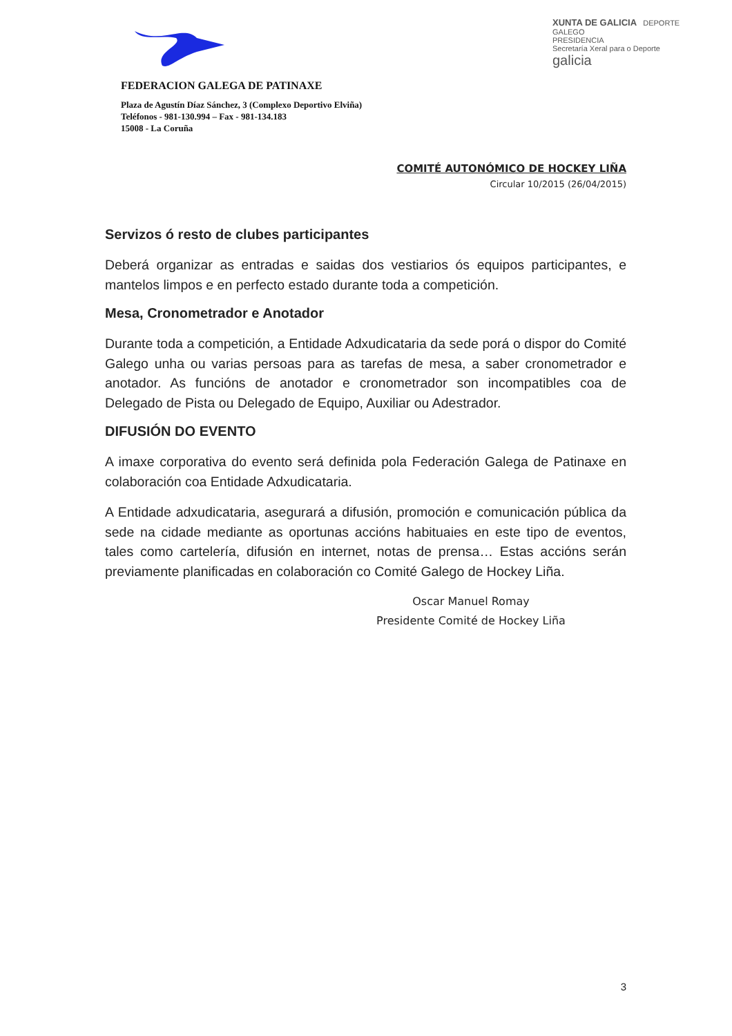FEDERACION GALEGA DE PATINAXE
Plaza de Agustín Díaz Sánchez, 3 (Complexo Deportivo Elviña)
Teléfonos - 981-130.994 – Fax - 981-134.183
15008 - La Coruña
XUNTA DE GALICIA DEPORTE GALEGO
PRESIDENCIA
Secretaría Xeral para o Deporte
galicia
COMITÉ AUTONÓMICO DE HOCKEY LIÑA
Circular 10/2015 (26/04/2015)
Servizos ó resto de clubes participantes
Deberá organizar as entradas e saidas dos vestiarios ós equipos participantes, e mantelos limpos e en perfecto estado durante toda a competición.
Mesa, Cronometrador e Anotador
Durante toda a competición, a Entidade Adxudicataria da sede porá o dispor do Comité Galego unha ou varias persoas para as tarefas de mesa, a saber cronometrador e anotador. As funcións de anotador e cronometrador son incompatibles coa de Delegado de Pista ou Delegado de Equipo, Auxiliar ou Adestrador.
DIFUSIÓN DO EVENTO
A imaxe corporativa do evento será definida pola Federación Galega de Patinaxe en colaboración coa Entidade Adxudicataria.
A Entidade adxudicataria, asegurará a difusión, promoción e comunicación pública da sede na cidade mediante as oportunas accións habituaies en este tipo de eventos, tales como cartelería, difusión en internet, notas de prensa… Estas accións serán previamente planificadas en colaboración co Comité Galego de Hockey Liña.
Oscar Manuel Romay
Presidente Comité de Hockey Liña
3